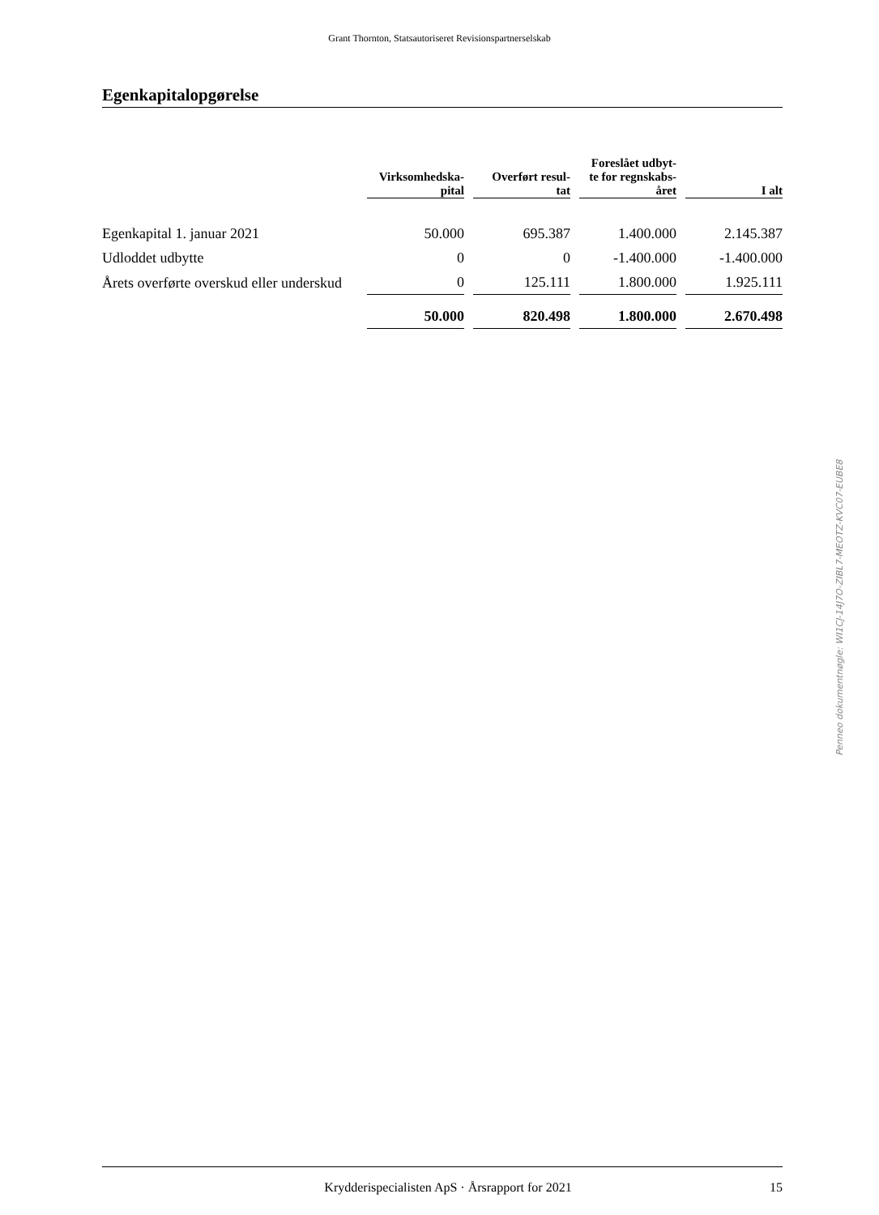Grant Thornton, Statsautoriseret Revisionspartnerselskab
Egenkapitalopgørelse
| | Virksomhedska- pital | Overført resul- tat | Foreslået udbyt- te for regnskabs- året | I alt |
| --- | --- | --- | --- | --- |
| Egenkapital 1. januar 2021 | 50.000 | 695.387 | 1.400.000 | 2.145.387 |
| Udloddet udbytte | 0 | 0 | -1.400.000 | -1.400.000 |
| Årets overførte overskud eller underskud | 0 | 125.111 | 1.800.000 | 1.925.111 |
| | 50.000 | 820.498 | 1.800.000 | 2.670.498 |
Penneo dokumentnøgle: WI1CJ-14J7O-ZIBL7-MEOTZ-KVC07-EUBE8
Krydderispecialisten ApS · Årsrapport for 2021 15